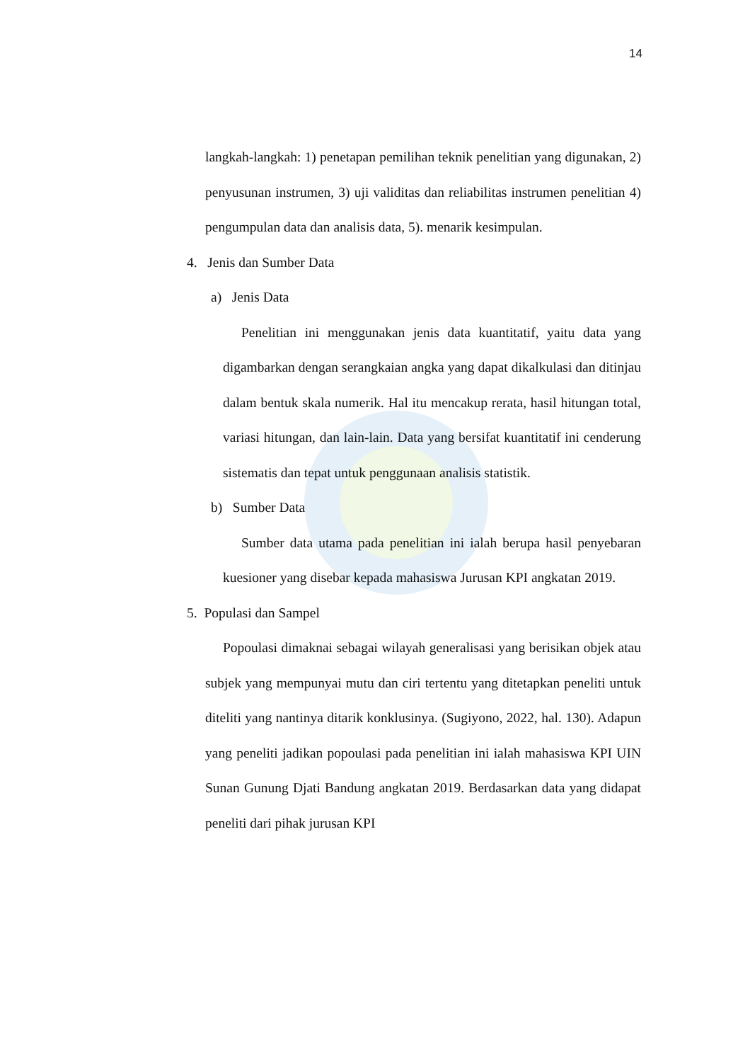14
langkah-langkah: 1) penetapan pemilihan teknik penelitian yang digunakan, 2) penyusunan instrumen, 3) uji validitas dan reliabilitas instrumen penelitian 4) pengumpulan data dan analisis data, 5). menarik kesimpulan.
4. Jenis dan Sumber Data
a) Jenis Data
Penelitian ini menggunakan jenis data kuantitatif, yaitu data yang digambarkan dengan serangkaian angka yang dapat dikalkulasi dan ditinjau dalam bentuk skala numerik. Hal itu mencakup rerata, hasil hitungan total, variasi hitungan, dan lain-lain. Data yang bersifat kuantitatif ini cenderung sistematis dan tepat untuk penggunaan analisis statistik.
b) Sumber Data
Sumber data utama pada penelitian ini ialah berupa hasil penyebaran kuesioner yang disebar kepada mahasiswa Jurusan KPI angkatan 2019.
5. Populasi dan Sampel
Popoulasi dimaknai sebagai wilayah generalisasi yang berisikan objek atau subjek yang mempunyai mutu dan ciri tertentu yang ditetapkan peneliti untuk diteliti yang nantinya ditarik konklusinya. (Sugiyono, 2022, hal. 130). Adapun yang peneliti jadikan popoulasi pada penelitian ini ialah mahasiswa KPI UIN Sunan Gunung Djati Bandung angkatan 2019. Berdasarkan data yang didapat peneliti dari pihak jurusan KPI